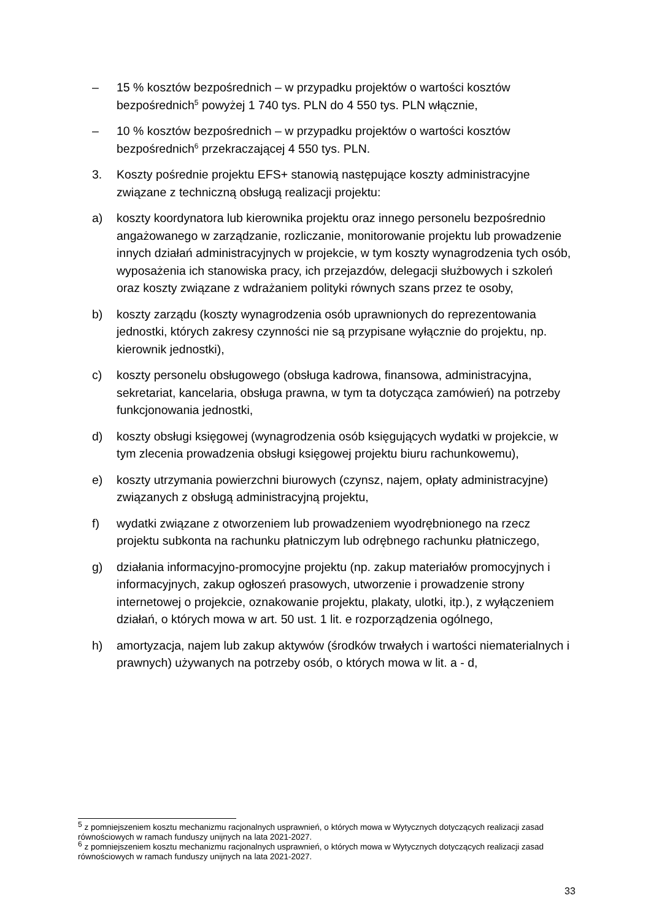– 15 % kosztów bezpośrednich – w przypadku projektów o wartości kosztów bezpośrednich<sup>5</sup> powyżej 1 740 tys. PLN do 4 550 tys. PLN włącznie,
– 10 % kosztów bezpośrednich – w przypadku projektów o wartości kosztów bezpośrednich<sup>6</sup> przekraczającej 4 550 tys. PLN.
3. Koszty pośrednie projektu EFS+ stanowią następujące koszty administracyjne związane z techniczną obsługą realizacji projektu:
a) koszty koordynatora lub kierownika projektu oraz innego personelu bezpośrednio angażowanego w zarządzanie, rozliczanie, monitorowanie projektu lub prowadzenie innych działań administracyjnych w projekcie, w tym koszty wynagrodzenia tych osób, wyposażenia ich stanowiska pracy, ich przejazdów, delegacji służbowych i szkoleń oraz koszty związane z wdrażaniem polityki równych szans przez te osoby,
b) koszty zarządu (koszty wynagrodzenia osób uprawnionych do reprezentowania jednostki, których zakresy czynności nie są przypisane wyłącznie do projektu, np. kierownik jednostki),
c) koszty personelu obsługowego (obsługa kadrowa, finansowa, administracyjna, sekretariat, kancelaria, obsługa prawna, w tym ta dotycząca zamówień) na potrzeby funkcjonowania jednostki,
d) koszty obsługi księgowej (wynagrodzenia osób księgujących wydatki w projekcie, w tym zlecenia prowadzenia obsługi księgowej projektu biuru rachunkowemu),
e) koszty utrzymania powierzchni biurowych (czynsz, najem, opłaty administracyjne) związanych z obsługą administracyjną projektu,
f) wydatki związane z otworzeniem lub prowadzeniem wyodrębnionego na rzecz projektu subkonta na rachunku płatniczym lub odrębnego rachunku płatniczego,
g) działania informacyjno-promocyjne projektu (np. zakup materiałów promocyjnych i informacyjnych, zakup ogłoszeń prasowych, utworzenie i prowadzenie strony internetowej o projekcie, oznakowanie projektu, plakaty, ulotki, itp.), z wyłączeniem działań, o których mowa w art. 50 ust. 1 lit. e rozporządzenia ogólnego,
h) amortyzacja, najem lub zakup aktywów (środków trwałych i wartości niematerialnych i prawnych) używanych na potrzeby osób, o których mowa w lit. a - d,
<sup>5</sup> z pomniejszeniem kosztu mechanizmu racjonalnych usprawnień, o których mowa w Wytycznych dotyczących realizacji zasad równościowych w ramach funduszy unijnych na lata 2021-2027.
<sup>6</sup> z pomniejszeniem kosztu mechanizmu racjonalnych usprawnień, o których mowa w Wytycznych dotyczących realizacji zasad równościowych w ramach funduszy unijnych na lata 2021-2027.
33